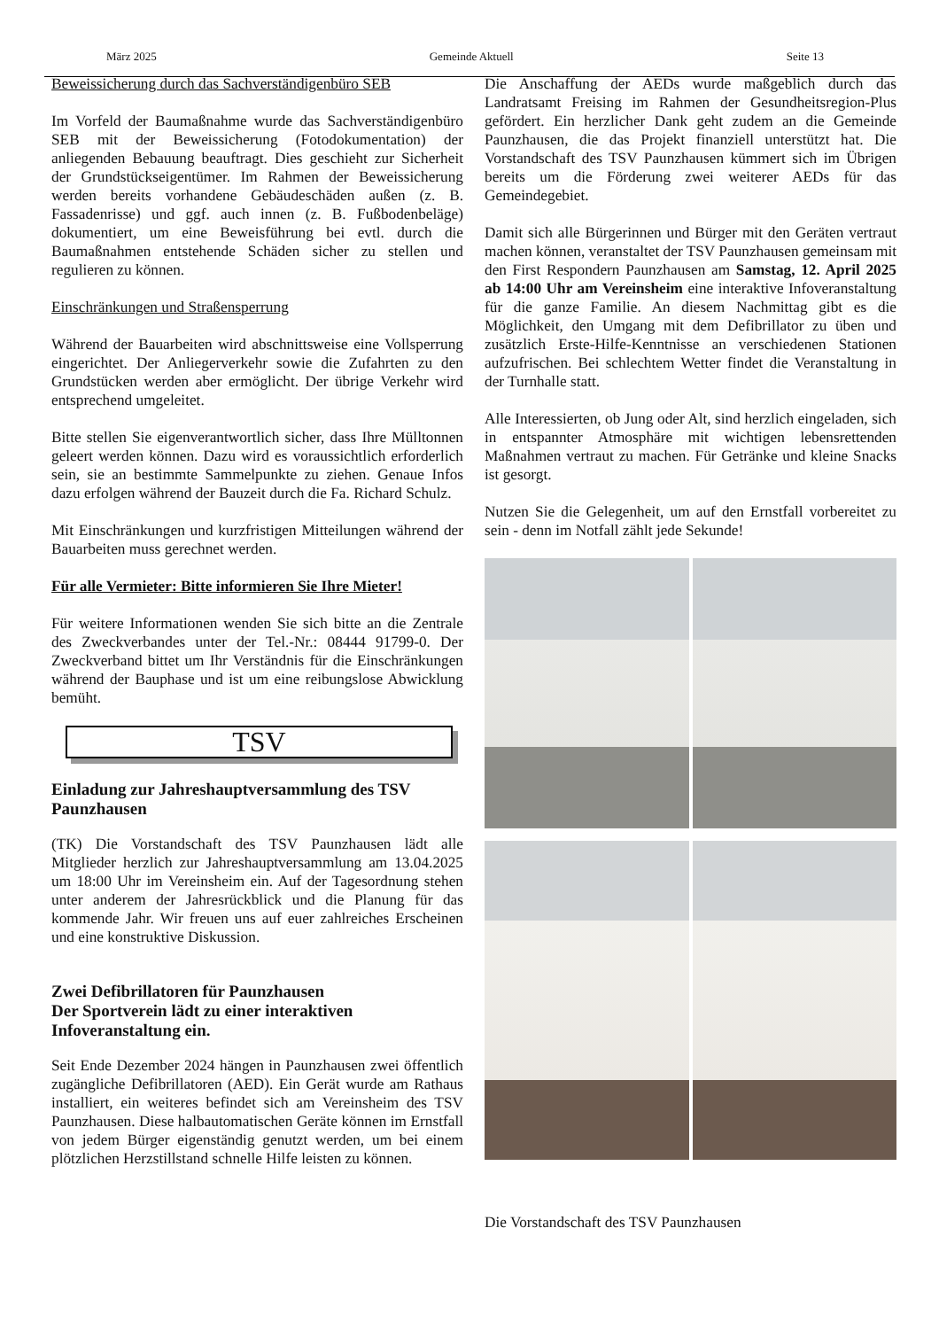März 2025 Gemeinde Aktuell Seite 13
Beweissicherung durch das Sachverständigenbüro SEB
Im Vorfeld der Baumaßnahme wurde das Sachverständigenbüro SEB mit der Beweissicherung (Fotodokumentation) der anliegenden Bebauung beauftragt. Dies geschieht zur Sicherheit der Grundstückseigentümer. Im Rahmen der Beweissicherung werden bereits vorhandene Gebäudeschäden außen (z. B. Fassadenrisse) und ggf. auch innen (z. B. Fußbodenbeläge) dokumentiert, um eine Beweisführung bei evtl. durch die Baumaßnahmen entstehende Schäden sicher zu stellen und regulieren zu können.
Einschränkungen und Straßensperrung
Während der Bauarbeiten wird abschnittsweise eine Vollsperrung eingerichtet. Der Anliegerverkehr sowie die Zufahrten zu den Grundstücken werden aber ermöglicht. Der übrige Verkehr wird entsprechend umgeleitet.
Bitte stellen Sie eigenverantwortlich sicher, dass Ihre Mülltonnen geleert werden können. Dazu wird es voraussichtlich erforderlich sein, sie an bestimmte Sammelpunkte zu ziehen. Genaue Infos dazu erfolgen während der Bauzeit durch die Fa. Richard Schulz.
Mit Einschränkungen und kurzfristigen Mitteilungen während der Bauarbeiten muss gerechnet werden.
Für alle Vermieter: Bitte informieren Sie Ihre Mieter!
Für weitere Informationen wenden Sie sich bitte an die Zentrale des Zweckverbandes unter der Tel.-Nr.: 08444 91799-0. Der Zweckverband bittet um Ihr Verständnis für die Einschränkungen während der Bauphase und ist um eine reibungslose Abwicklung bemüht.
TSV
Einladung zur Jahreshauptversammlung des TSV Paunzhausen
(TK) Die Vorstandschaft des TSV Paunzhausen lädt alle Mitglieder herzlich zur Jahreshauptversammlung am 13.04.2025 um 18:00 Uhr im Vereinsheim ein. Auf der Tagesordnung stehen unter anderem der Jahresrückblick und die Planung für das kommende Jahr. Wir freuen uns auf euer zahlreiches Erscheinen und eine konstruktive Diskussion.
Zwei Defibrillatoren für Paunzhausen
Der Sportverein lädt zu einer interaktiven Infoveranstaltung ein.
Seit Ende Dezember 2024 hängen in Paunzhausen zwei öffentlich zugängliche Defibrillatoren (AED). Ein Gerät wurde am Rathaus installiert, ein weiteres befindet sich am Vereinsheim des TSV Paunzhausen. Diese halbautomatischen Geräte können im Ernstfall von jedem Bürger eigenständig genutzt werden, um bei einem plötzlichen Herzstillstand schnelle Hilfe leisten zu können.
Die Anschaffung der AEDs wurde maßgeblich durch das Landratsamt Freising im Rahmen der Gesundheitsregion-Plus gefördert. Ein herzlicher Dank geht zudem an die Gemeinde Paunzhausen, die das Projekt finanziell unterstützt hat. Die Vorstandschaft des TSV Paunzhausen kümmert sich im Übrigen bereits um die Förderung zwei weiterer AEDs für das Gemeindegebiet.
Damit sich alle Bürgerinnen und Bürger mit den Geräten vertraut machen können, veranstaltet der TSV Paunzhausen gemeinsam mit den First Respondern Paunzhausen am Samstag, 12. April 2025 ab 14:00 Uhr am Vereinsheim eine interaktive Infoveranstaltung für die ganze Familie. An diesem Nachmittag gibt es die Möglichkeit, den Umgang mit dem Defibrillator zu üben und zusätzlich Erste-Hilfe-Kenntnisse an verschiedenen Stationen aufzufrischen. Bei schlechtem Wetter findet die Veranstaltung in der Turnhalle statt.
Alle Interessierten, ob Jung oder Alt, sind herzlich eingeladen, sich in entspannter Atmosphäre mit wichtigen lebensrettenden Maßnahmen vertraut zu machen. Für Getränke und kleine Snacks ist gesorgt.
Nutzen Sie die Gelegenheit, um auf den Ernstfall vorbereitet zu sein - denn im Notfall zählt jede Sekunde!
Die Vorstandschaft des TSV Paunzhausen